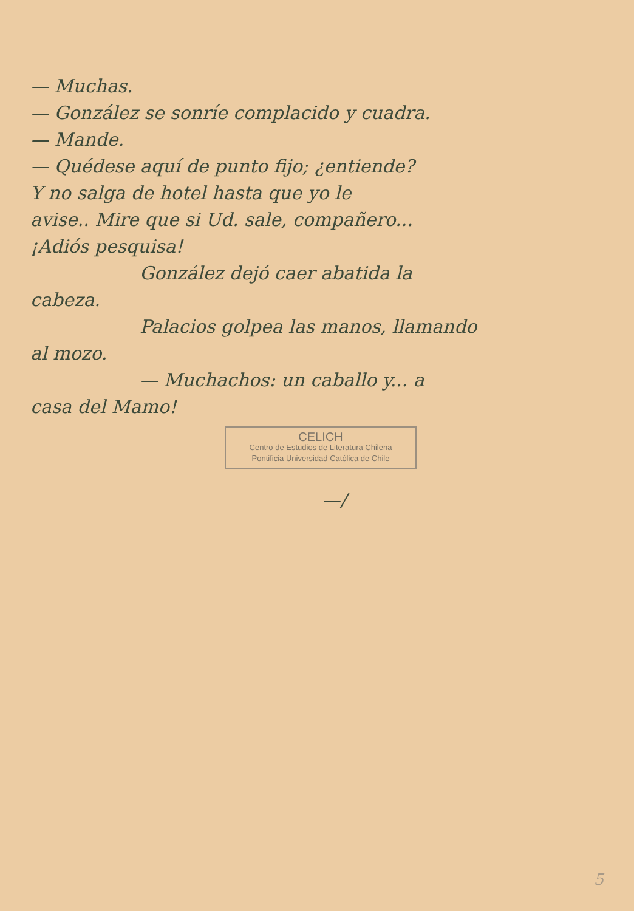— Muchas.
— González se sonríe complacido y cuadra.
— Mande.
— Quédese aquí de punto fijo; ¿entiende?
Y no salga de hotel hasta que yo le
avise.. Mire que si Ud. sale, compañero...
¡Adiós pesquisa!
González dejó caer abatida la
cabeza.
Palacios golpea las manos, llamando
al mozo.
— Muchachos: un caballo y... a
casa del Mamo!
CELICH
Centro de Estudios de Literatura Chilena
Pontificia Universidad Católica de Chile
—/
5